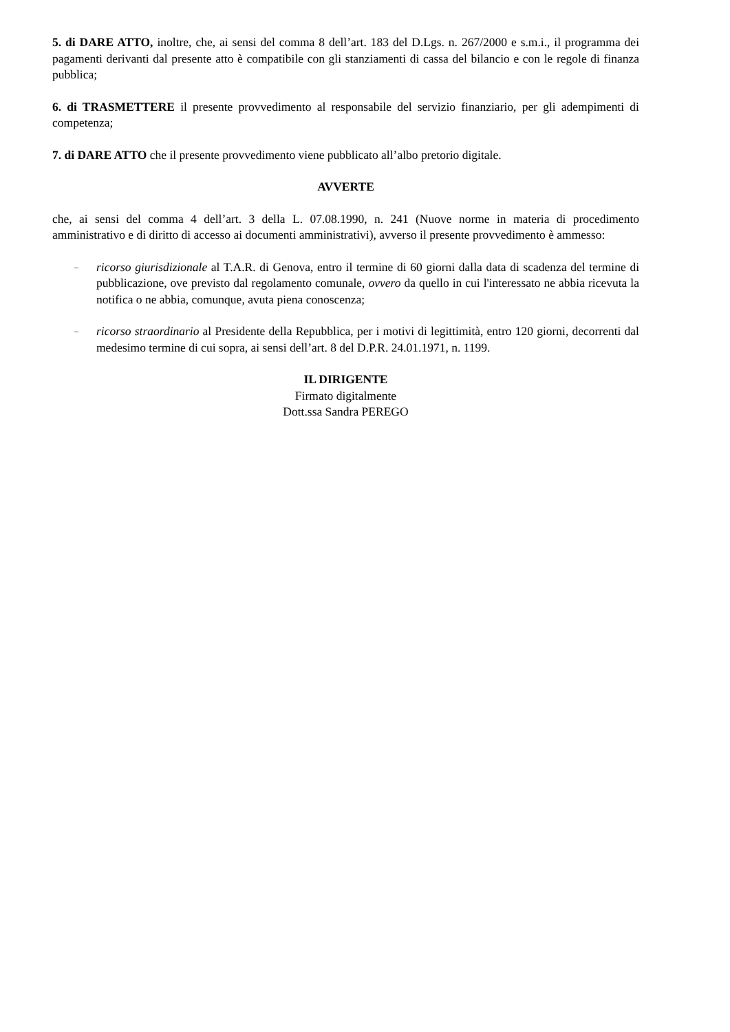5. di DARE ATTO, inoltre, che, ai sensi del comma 8 dell’art. 183 del D.Lgs. n. 267/2000 e s.m.i., il programma dei pagamenti derivanti dal presente atto è compatibile con gli stanziamenti di cassa del bilancio e con le regole di finanza pubblica;
6. di TRASMETTERE il presente provvedimento al responsabile del servizio finanziario, per gli adempimenti di competenza;
7. di DARE ATTO che il presente provvedimento viene pubblicato all’albo pretorio digitale.
AVVERTE
che, ai sensi del comma 4 dell’art. 3 della L. 07.08.1990, n. 241 (Nuove norme in materia di procedimento amministrativo e di diritto di accesso ai documenti amministrativi), avverso il presente provvedimento è ammesso:
– ricorso giurisdizionale al T.A.R. di Genova, entro il termine di 60 giorni dalla data di scadenza del termine di pubblicazione, ove previsto dal regolamento comunale, ovvero da quello in cui l'interessato ne abbia ricevuta la notifica o ne abbia, comunque, avuta piena conoscenza;
– ricorso straordinario al Presidente della Repubblica, per i motivi di legittimità, entro 120 giorni, decorrenti dal medesimo termine di cui sopra, ai sensi dell’art. 8 del D.P.R. 24.01.1971, n. 1199.
IL DIRIGENTE
Firmato digitalmente
Dott.ssa Sandra PEREGO